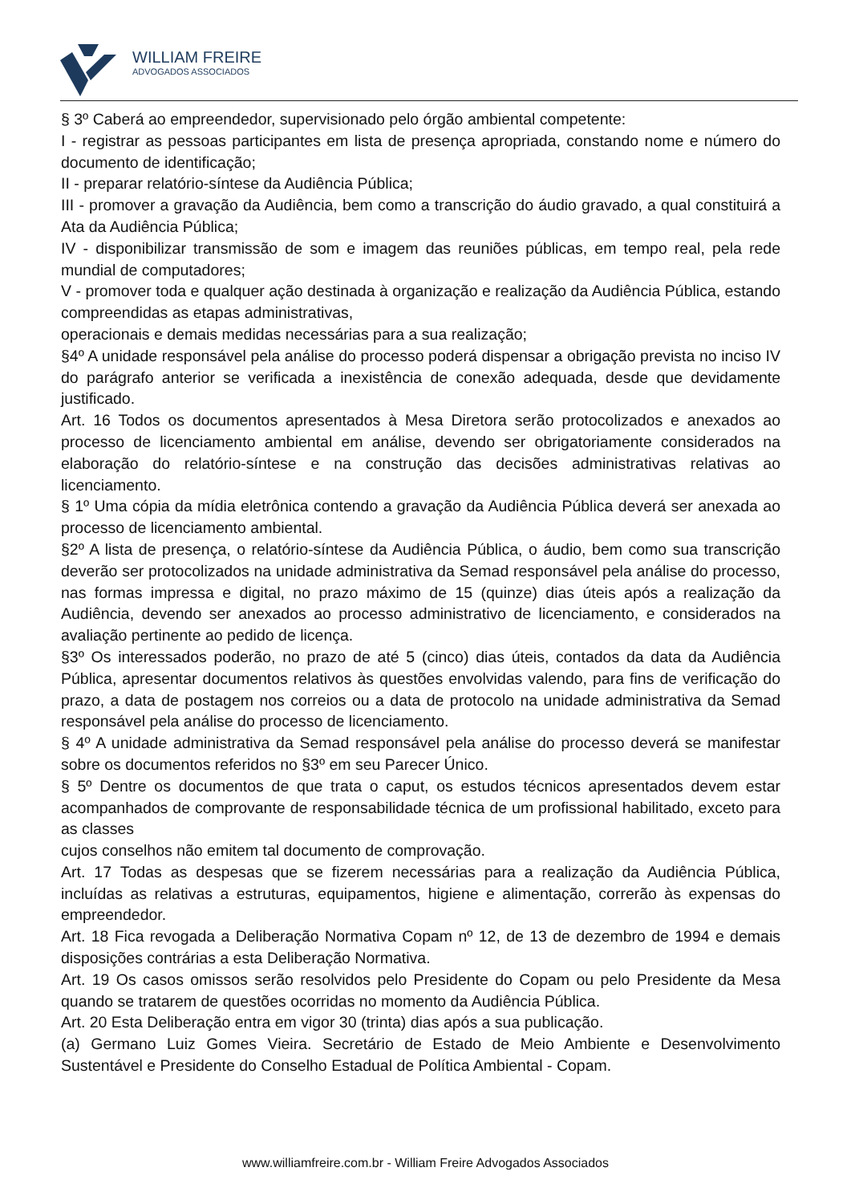WILLIAM FREIRE
ADVOGADOS ASSOCIADOS
§ 3º Caberá ao empreendedor, supervisionado pelo órgão ambiental competente:
I - registrar as pessoas participantes em lista de presença apropriada, constando nome e número do documento de identificação;
II - preparar relatório-síntese da Audiência Pública;
III - promover a gravação da Audiência, bem como a transcrição do áudio gravado, a qual constituirá a Ata da Audiência Pública;
IV - disponibilizar transmissão de som e imagem das reuniões públicas, em tempo real, pela rede mundial de computadores;
V - promover toda e qualquer ação destinada à organização e realização da Audiência Pública, estando compreendidas as etapas administrativas,
operacionais e demais medidas necessárias para a sua realização;
§4º A unidade responsável pela análise do processo poderá dispensar a obrigação prevista no inciso IV do parágrafo anterior se verificada a inexistência de conexão adequada, desde que devidamente justificado.
Art. 16 Todos os documentos apresentados à Mesa Diretora serão protocolizados e anexados ao processo de licenciamento ambiental em análise, devendo ser obrigatoriamente considerados na elaboração do relatório-síntese e na construção das decisões administrativas relativas ao licenciamento.
§ 1º Uma cópia da mídia eletrônica contendo a gravação da Audiência Pública deverá ser anexada ao processo de licenciamento ambiental.
§2º A lista de presença, o relatório-síntese da Audiência Pública, o áudio, bem como sua transcrição deverão ser protocolizados na unidade administrativa da Semad responsável pela análise do processo, nas formas impressa e digital, no prazo máximo de 15 (quinze) dias úteis após a realização da Audiência, devendo ser anexados ao processo administrativo de licenciamento, e considerados na avaliação pertinente ao pedido de licença.
§3º Os interessados poderão, no prazo de até 5 (cinco) dias úteis, contados da data da Audiência Pública, apresentar documentos relativos às questões envolvidas valendo, para fins de verificação do prazo, a data de postagem nos correios ou a data de protocolo na unidade administrativa da Semad responsável pela análise do processo de licenciamento.
§ 4º A unidade administrativa da Semad responsável pela análise do processo deverá se manifestar sobre os documentos referidos no §3º em seu Parecer Único.
§ 5º Dentre os documentos de que trata o caput, os estudos técnicos apresentados devem estar acompanhados de comprovante de responsabilidade técnica de um profissional habilitado, exceto para as classes
cujos conselhos não emitem tal documento de comprovação.
Art. 17 Todas as despesas que se fizerem necessárias para a realização da Audiência Pública, incluídas as relativas a estruturas, equipamentos, higiene e alimentação, correrão às expensas do empreendedor.
Art. 18 Fica revogada a Deliberação Normativa Copam nº 12, de 13 de dezembro de 1994 e demais disposições contrárias a esta Deliberação Normativa.
Art. 19 Os casos omissos serão resolvidos pelo Presidente do Copam ou pelo Presidente da Mesa quando se tratarem de questões ocorridas no momento da Audiência Pública.
Art. 20 Esta Deliberação entra em vigor 30 (trinta) dias após a sua publicação.
(a) Germano Luiz Gomes Vieira. Secretário de Estado de Meio Ambiente e Desenvolvimento Sustentável e Presidente do Conselho Estadual de Política Ambiental - Copam.
www.williamfreire.com.br - William Freire Advogados Associados